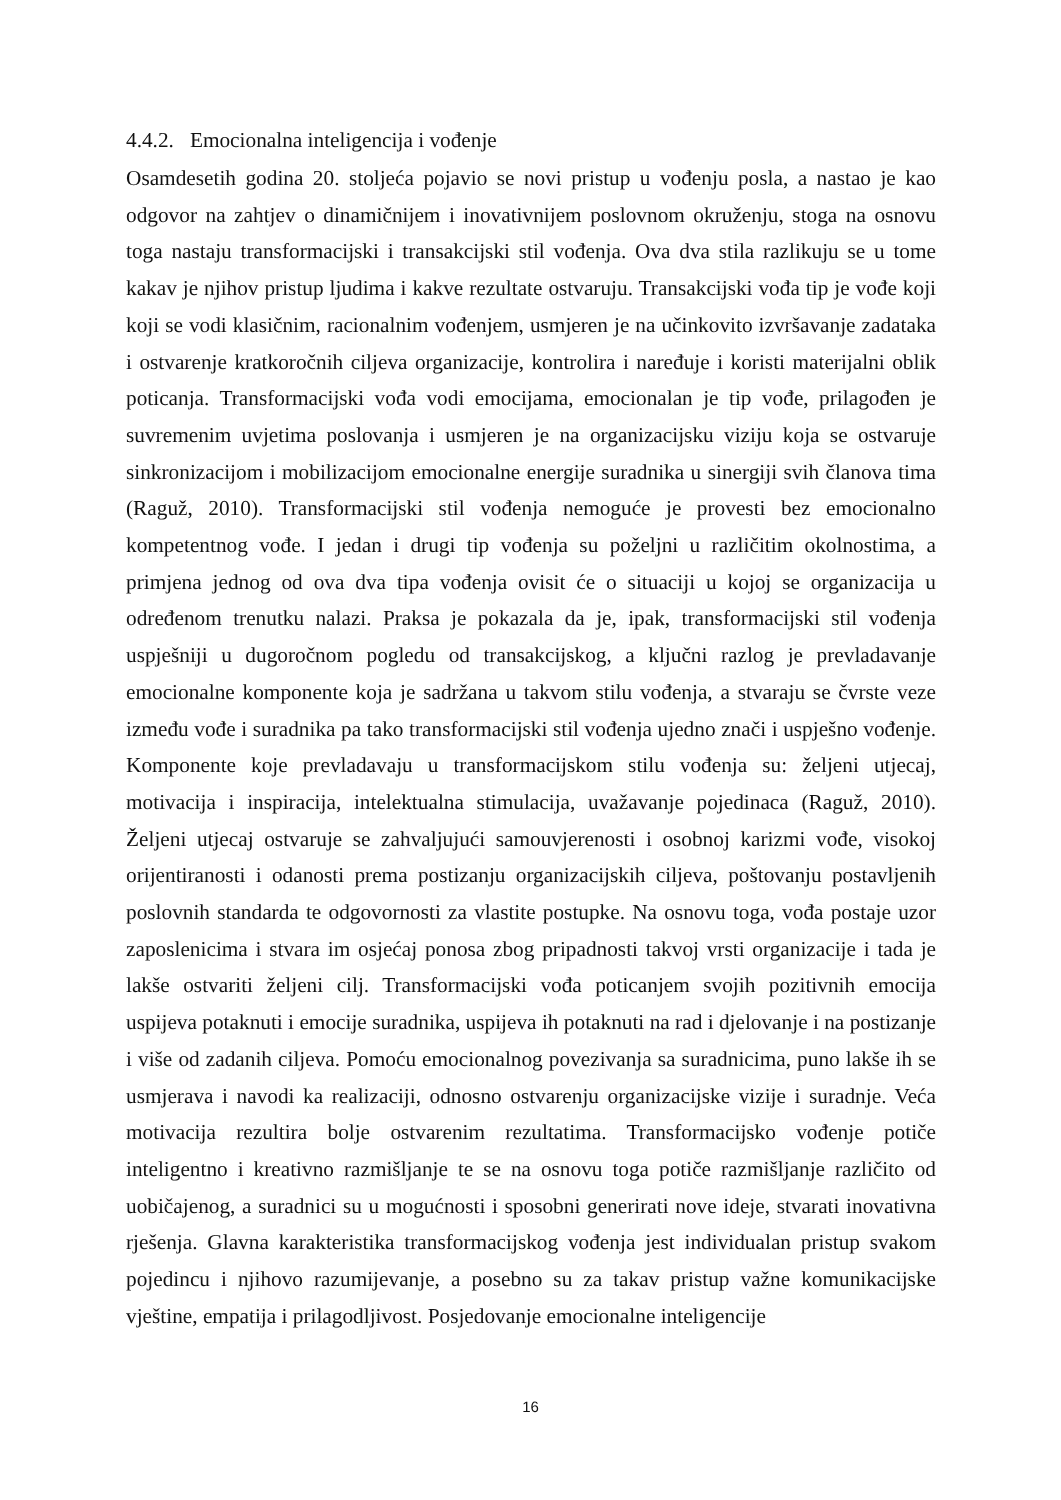4.4.2. Emocionalna inteligencija i vođenje
Osamdesetih godina 20. stoljeća pojavio se novi pristup u vođenju posla, a nastao je kao odgovor na zahtjev o dinamičnijem i inovativnijem poslovnom okruženju, stoga na osnovu toga nastaju transformacijski i transakcijski stil vođenja. Ova dva stila razlikuju se u tome kakav je njihov pristup ljudima i kakve rezultate ostvaruju. Transakcijski vođa tip je vođe koji koji se vodi klasičnim, racionalnim vođenjem, usmjeren je na učinkovito izvršavanje zadataka i ostvarenje kratkoročnih ciljeva organizacije, kontrolira i naređuje i koristi materijalni oblik poticanja. Transformacijski vođa vodi emocijama, emocionalan je tip vođe, prilagođen je suvremenim uvjetima poslovanja i usmjeren je na organizacijsku viziju koja se ostvaruje sinkronizacijom i mobilizacijom emocionalne energije suradnika u sinergiji svih članova tima (Raguž, 2010). Transformacijski stil vođenja nemoguće je provesti bez emocionalno kompetentnog vođe. I jedan i drugi tip vođenja su poželjni u različitim okolnostima, a primjena jednog od ova dva tipa vođenja ovisit će o situaciji u kojoj se organizacija u određenom trenutku nalazi. Praksa je pokazala da je, ipak, transformacijski stil vođenja uspješniji u dugoročnom pogledu od transakcijskog, a ključni razlog je prevladavanje emocionalne komponente koja je sadržana u takvom stilu vođenja, a stvaraju se čvrste veze između vođe i suradnika pa tako transformacijski stil vođenja ujedno znači i uspješno vođenje. Komponente koje prevladavaju u transformacijskom stilu vođenja su: željeni utjecaj, motivacija i inspiracija, intelektualna stimulacija, uvažavanje pojedinaca (Raguž, 2010). Željeni utjecaj ostvaruje se zahvaljujući samouvjerenosti i osobnoj karizmi vođe, visokoj orijentiranosti i odanosti prema postizanju organizacijskih ciljeva, poštovanju postavljenih poslovnih standarda te odgovornosti za vlastite postupke. Na osnovu toga, vođa postaje uzor zaposlenicima i stvara im osjećaj ponosa zbog pripadnosti takvoj vrsti organizacije i tada je lakše ostvariti željeni cilj. Transformacijski vođa poticanjem svojih pozitivnih emocija uspijeva potaknuti i emocije suradnika, uspijeva ih potaknuti na rad i djelovanje i na postizanje i više od zadanih ciljeva. Pomoću emocionalnog povezivanja sa suradnicima, puno lakše ih se usmjerava i navodi ka realizaciji, odnosno ostvarenju organizacijske vizije i suradnje. Veća motivacija rezultira bolje ostvarenim rezultatima. Transformacijsko vođenje potiče inteligentno i kreativno razmišljanje te se na osnovu toga potiče razmišljanje različito od uobičajenog, a suradnici su u mogućnosti i sposobni generirati nove ideje, stvarati inovativna rješenja. Glavna karakteristika transformacijskog vođenja jest individualan pristup svakom pojedincu i njihovo razumijevanje, a posebno su za takav pristup važne komunikacijske vještine, empatija i prilagodljivost. Posjedovanje emocionalne inteligencije
16